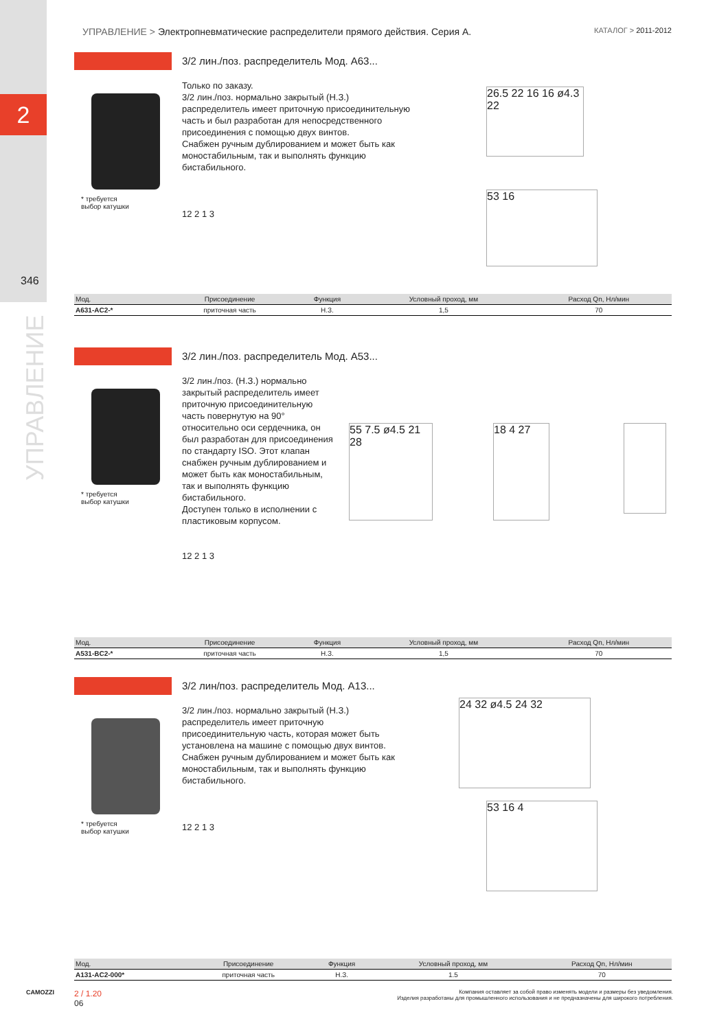2
346
УПРАВЛЕНИЕ
УПРАВЛЕНИЕ > Электропневматические распределители прямого действия. Серия A. КАТАЛОГ > 2011-2012
3/2 лин./поз. распределитель Мод. A63...
* требуется
выбор катушки
Только по заказу.
3/2 лин./поз. нормально закрытый (Н.З.) распределитель имеет приточную присоединительную часть и был разработан для непосредственного присоединения с помощью двух винтов.
Снабжен ручным дублированием и может быть как моностабильным, так и выполнять функцию бистабильного.
12 2 1 3
26.5 22 16 16 ø4.3 22
53 16
| Мод. | Присоединение | Функция | Условный проход, мм | Расход Qn, Нл/мин |
| --- | --- | --- | --- | --- |
| A631-AC2-* | приточная часть | Н.З. | 1,5 | 70 |
3/2 лин./поз. распределитель Мод. A53...
* требуется
выбор катушки
3/2 лин./поз. (Н.З.) нормально закрытый распределитель имеет приточную присоединительную часть повернутую на 90° относительно оси сердечника, он был разработан для присоединения по стандарту ISO. Этот клапан снабжен ручным дублированием и может быть как моностабильным, так и выполнять функцию бистабильного.
Доступен только в исполнении с пластиковым корпусом.
12 2 1 3
55 7.5 ø4.5 21 28
18 4 27
| Мод. | Присоединение | Функция | Условный проход, мм | Расход Qn, Нл/мин |
| --- | --- | --- | --- | --- |
| A531-BC2-* | приточная часть | Н.З. | 1,5 | 70 |
3/2 лин/поз. распределитель Мод. A13...
* требуется
выбор катушки
3/2 лин./поз. нормально закрытый (Н.З.) распределитель имеет приточную присоединительную часть, которая может быть установлена на машине с помощью двух винтов.
Снабжен ручным дублированием и может быть как моностабильным, так и выполнять функцию бистабильного.
12 2 1 3
24 32 ø4.5 24 32
53 16 4
| Мод. | Присоединение | Функция | Условный проход, мм | Расход Qn, Нл/мин |
| --- | --- | --- | --- | --- |
| A131-AC2-000* | приточная часть | Н.З. | 1.5 | 70 |
CAMOZZI
2 / 1.20
06
Компания оставляет за собой право изменять модели и размеры без уведомления.
Изделия разработаны для промышленного использования и не предназначены для широкого потребления.